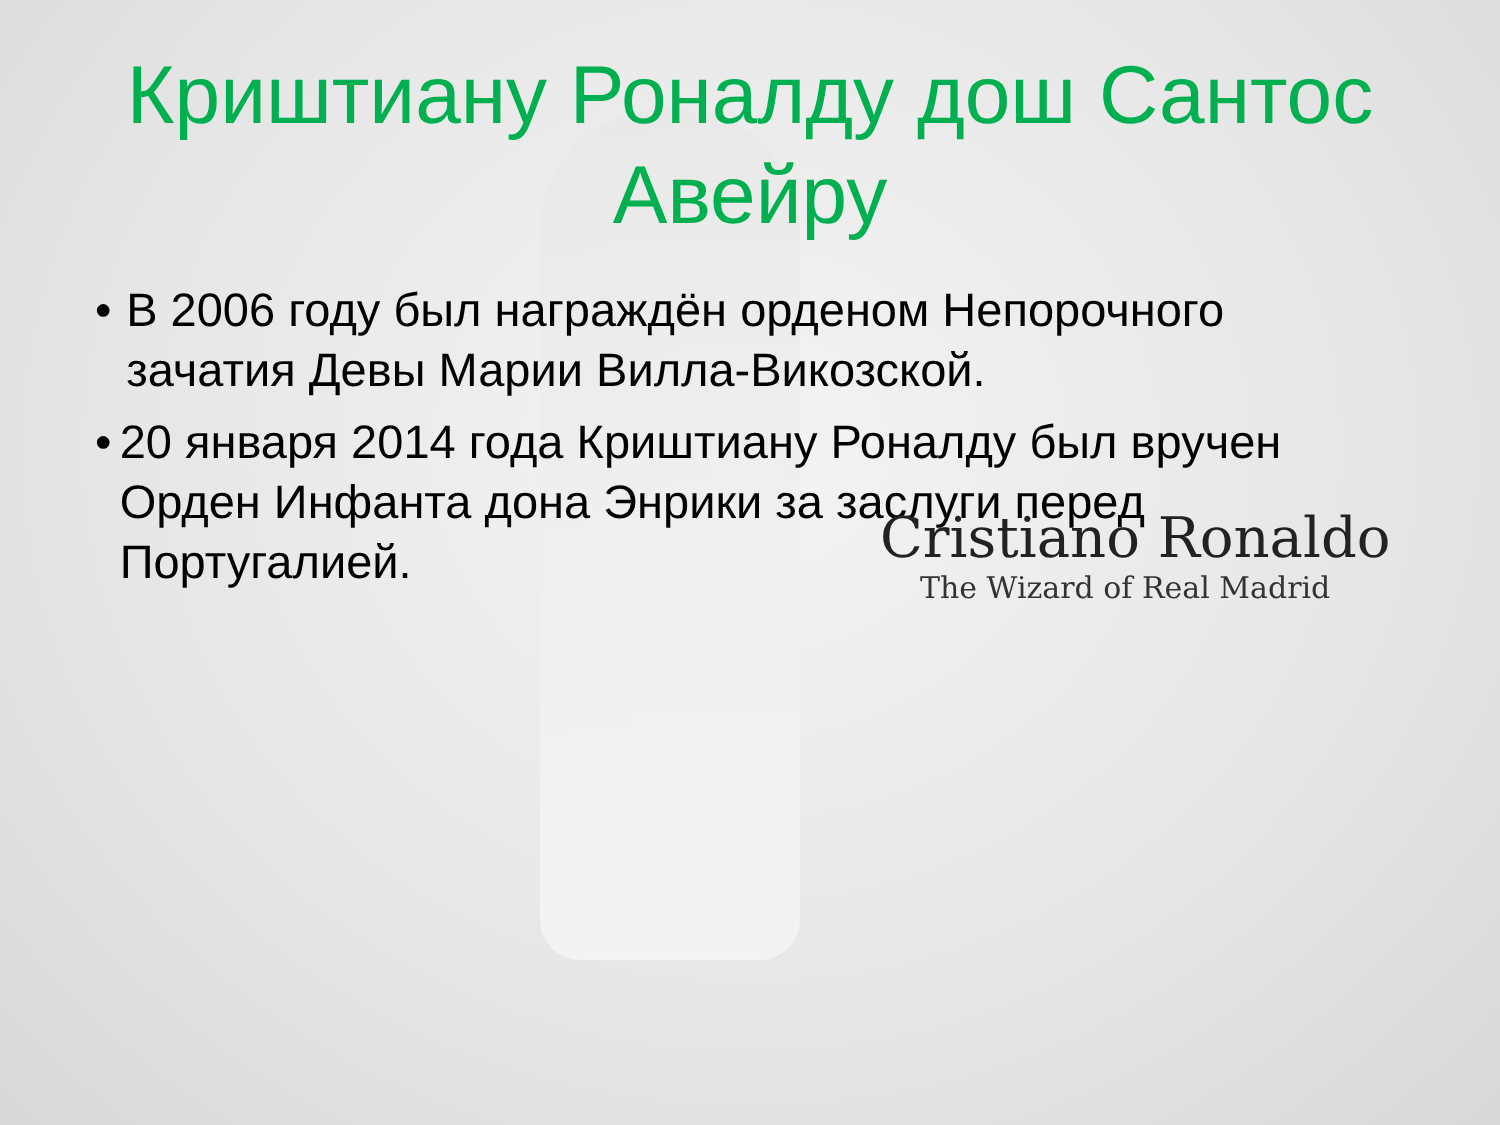Криштиану Роналду дош Сантос Авейру
• В 2006 году был награждён орденом Непорочного зачатия Девы Марии Вилла-Викозской.
• 20 января 2014 года Криштиану Роналду был вручен Орден Инфанта дона Энрики за заслуги перед Португалией.
Cristiano Ronaldo
The Wizard of Real Madrid